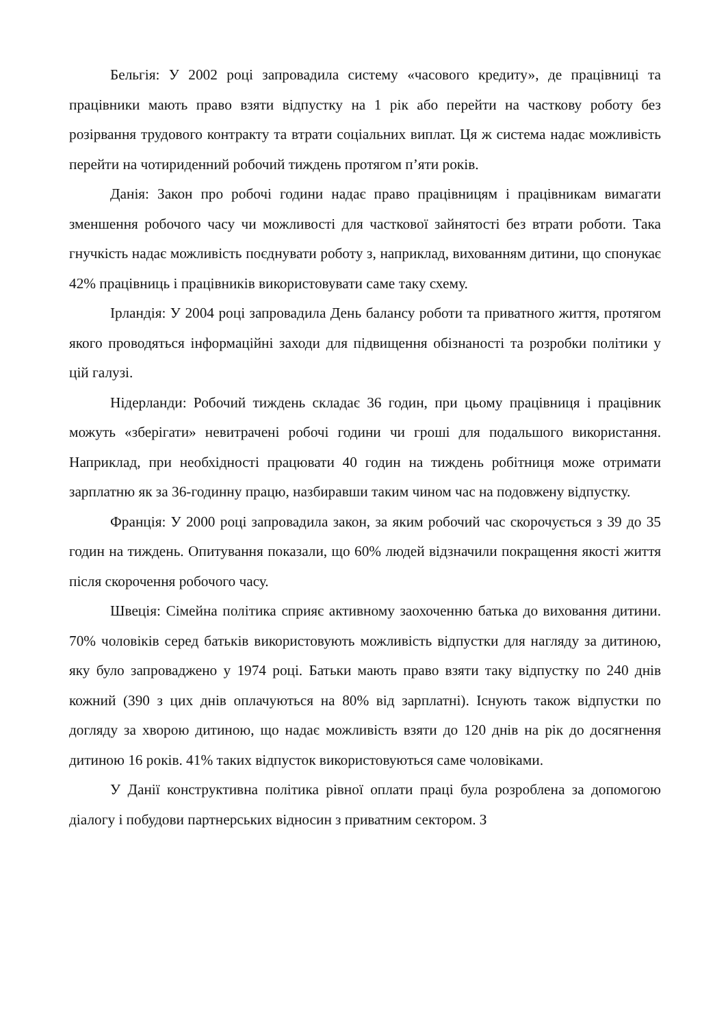Бельгія: У 2002 році запровадила систему «часового кредиту», де працівниці та працівники мають право взяти відпустку на 1 рік або перейти на часткову роботу без розірвання трудового контракту та втрати соціальних виплат. Ця ж система надає можливість перейти на чотириденний робочий тиждень протягом п’яти років.
Данія: Закон про робочі години надає право працівницям і працівникам вимагати зменшення робочого часу чи можливості для часткової зайнятості без втрати роботи. Така гнучкість надає можливість поєднувати роботу з, наприклад, вихованням дитини, що спонукає 42% працівниць і працівників використовувати саме таку схему.
Ірландія: У 2004 році запровадила День балансу роботи та приватного життя, протягом якого проводяться інформаційні заходи для підвищення обізнаності та розробки політики у цій галузі.
Нідерланди: Робочий тиждень складає 36 годин, при цьому працівниця і працівник можуть «зберігати» невитрачені робочі години чи гроші для подальшого використання. Наприклад, при необхідності працювати 40 годин на тиждень робітниця може отримати зарплатню як за 36-годинну працю, назбиравши таким чином час на подовжену відпустку.
Франція: У 2000 році запровадила закон, за яким робочий час скорочується з 39 до 35 годин на тиждень. Опитування показали, що 60% людей відзначили покращення якості життя після скорочення робочого часу.
Швеція: Сімейна політика сприяє активному заохоченню батька до виховання дитини. 70% чоловіків серед батьків використовують можливість відпустки для нагляду за дитиною, яку було запроваджено у 1974 році. Батьки мають право взяти таку відпустку по 240 днів кожний (390 з цих днів оплачуються на 80% від зарплатні). Існують також відпустки по догляду за хворою дитиною, що надає можливість взяти до 120 днів на рік до досягнення дитиною 16 років. 41% таких відпусток використовуються саме чоловіками.
У Данії конструктивна політика рівної оплати праці була розроблена за допомогою діалогу і побудови партнерських відносин з приватним сектором. З